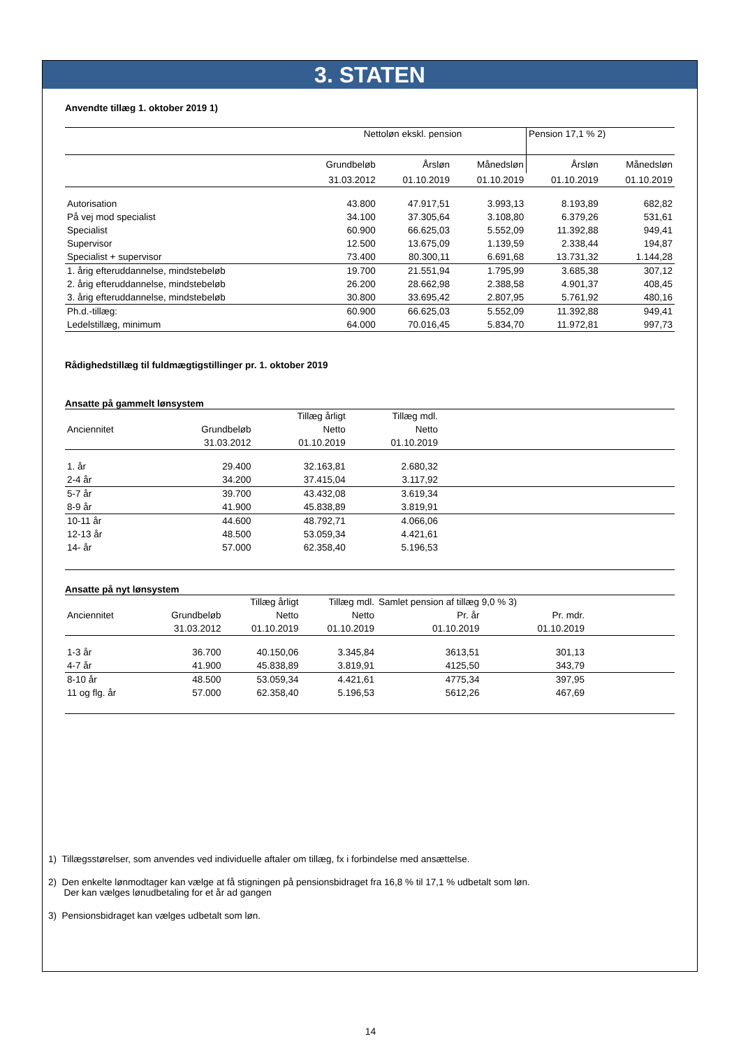3. STATEN
Anvendte tillæg 1. oktober 2019 1)
| | Nettoløn ekskl. pension | | | Pension 17,1 % 2) | |
| | Grundbeløb | Årsløn | Månedsløn | Årsløn | Månedsløn |
| | 31.03.2012 | 01.10.2019 | 01.10.2019 | 01.10.2019 | 01.10.2019 |
| Autorisation | 43.800 | 47.917,51 | 3.993,13 | 8.193,89 | 682,82 |
| På vej mod specialist | 34.100 | 37.305,64 | 3.108,80 | 6.379,26 | 531,61 |
| Specialist | 60.900 | 66.625,03 | 5.552,09 | 11.392,88 | 949,41 |
| Supervisor | 12.500 | 13.675,09 | 1.139,59 | 2.338,44 | 194,87 |
| Specialist + supervisor | 73.400 | 80.300,11 | 6.691,68 | 13.731,32 | 1.144,28 |
| 1. årig efteruddannelse, mindstebeløb | 19.700 | 21.551,94 | 1.795,99 | 3.685,38 | 307,12 |
| 2. årig efteruddannelse, mindstebeløb | 26.200 | 28.662,98 | 2.388,58 | 4.901,37 | 408,45 |
| 3. årig efteruddannelse, mindstebeløb | 30.800 | 33.695,42 | 2.807,95 | 5.761,92 | 480,16 |
| Ph.d.-tillæg: | 60.900 | 66.625,03 | 5.552,09 | 11.392,88 | 949,41 |
| Ledelstillæg, minimum | 64.000 | 70.016,45 | 5.834,70 | 11.972,81 | 997,73 |
Rådighedstillæg til fuldmægtigstillinger pr. 1. oktober 2019
Ansatte på gammelt lønsystem
| | | Tillæg årligt | Tillæg mdl. | |
| --- | --- | --- | --- | --- |
| Anciennitet | Grundbeløb | Netto | Netto | |
| | 31.03.2012 | 01.10.2019 | 01.10.2019 | |
| 1. år | 29.400 | 32.163,81 | 2.680,32 | |
| 2-4 år | 34.200 | 37.415,04 | 3.117,92 | |
| 5-7 år | 39.700 | 43.432,08 | 3.619,34 | |
| 8-9 år | 41.900 | 45.838,89 | 3.819,91 | |
| 10-11 år | 44.600 | 48.792,71 | 4.066,06 | |
| 12-13 år | 48.500 | 53.059,34 | 4.421,61 | |
| 14- år | 57.000 | 62.358,40 | 5.196,53 | |
Ansatte på nyt lønsystem
| | | Tillæg årligt | Tillæg mdl. | Samlet pension af tillæg 9,0 % 3) | | |
| --- | --- | --- | --- | --- | --- | --- |
| Anciennitet | Grundbeløb | Netto | Netto | Pr. år | Pr. mdr. | |
| | 31.03.2012 | 01.10.2019 | 01.10.2019 | 01.10.2019 | 01.10.2019 | |
| 1-3 år | 36.700 | 40.150,06 | 3.345,84 | 3613,51 | 301,13 | |
| 4-7 år | 41.900 | 45.838,89 | 3.819,91 | 4125,50 | 343,79 | |
| 8-10 år | 48.500 | 53.059,34 | 4.421,61 | 4775,34 | 397,95 | |
| 11 og flg. år | 57.000 | 62.358,40 | 5.196,53 | 5612,26 | 467,69 | |
1) Tillægsstørelser, som anvendes ved individuelle aftaler om tillæg, fx i forbindelse med ansættelse.
2) Den enkelte lønmodtager kan vælge at få stigningen på pensionsbidraget fra 16,8 % til 17,1 % udbetalt som løn.
Der kan vælges lønudbetaling for et år ad gangen
3) Pensionsbidraget kan vælges udbetalt som løn.
14